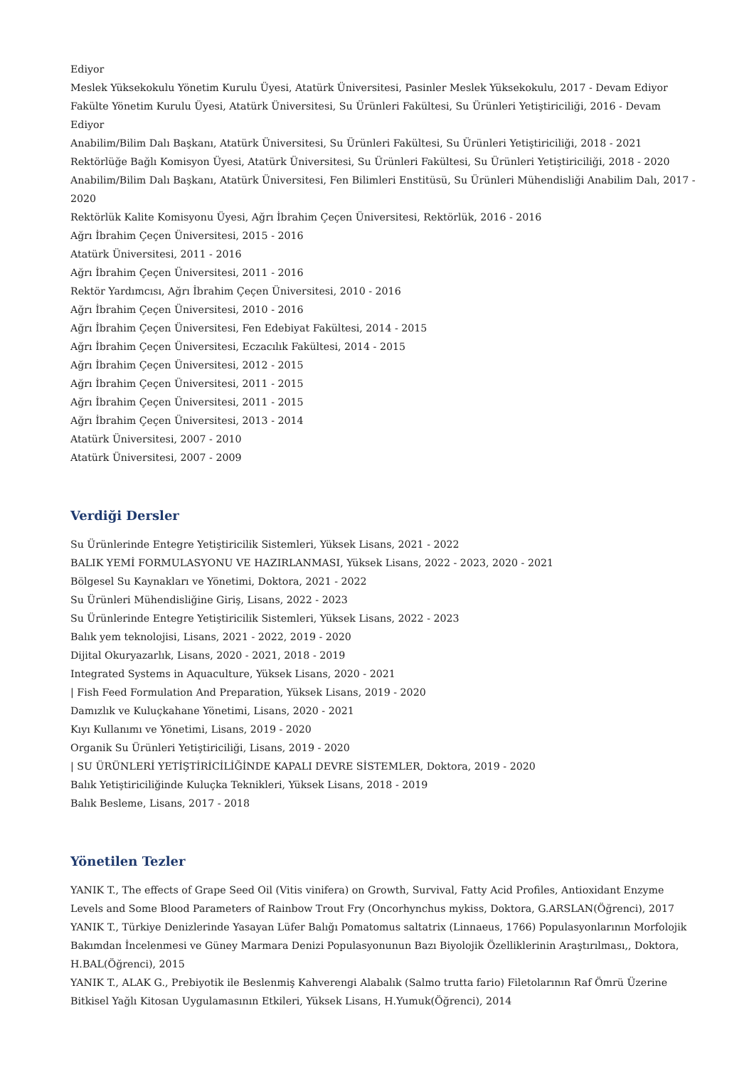Ediyor
Meslek Yüksekokulu Yönetim Kurulu Üyesi, Atatürk Üniversitesi, Pasinler Meslek Yüksekokulu, 2017 - Devam Ediyor
Fakülte Yönetim Kurulu Üyesi, Atatürk Üniversitesi, Su Ürünleri Fakültesi, Su Ürünleri Yetiştiriciliği, 2016 - Devam Ediyor
Anabilim/Bilim Dalı Başkanı, Atatürk Üniversitesi, Su Ürünleri Fakültesi, Su Ürünleri Yetiştiriciliği, 2018 - 2021
Rektörlüğe Bağlı Komisyon Üyesi, Atatürk Üniversitesi, Su Ürünleri Fakültesi, Su Ürünleri Yetiştiriciliği, 2018 - 2020
Anabilim/Bilim Dalı Başkanı, Atatürk Üniversitesi, Fen Bilimleri Enstitüsü, Su Ürünleri Mühendisliği Anabilim Dalı, 2017 - 2020
Rektörlük Kalite Komisyonu Üyesi, Ağrı İbrahim Çeçen Üniversitesi, Rektörlük, 2016 - 2016
Ağrı İbrahim Çeçen Üniversitesi, 2015 - 2016
Atatürk Üniversitesi, 2011 - 2016
Ağrı İbrahim Çeçen Üniversitesi, 2011 - 2016
Rektör Yardımcısı, Ağrı İbrahim Çeçen Üniversitesi, 2010 - 2016
Ağrı İbrahim Çeçen Üniversitesi, 2010 - 2016
Ağrı İbrahim Çeçen Üniversitesi, Fen Edebiyat Fakültesi, 2014 - 2015
Ağrı İbrahim Çeçen Üniversitesi, Eczacılık Fakültesi, 2014 - 2015
Ağrı İbrahim Çeçen Üniversitesi, 2012 - 2015
Ağrı İbrahim Çeçen Üniversitesi, 2011 - 2015
Ağrı İbrahim Çeçen Üniversitesi, 2011 - 2015
Ağrı İbrahim Çeçen Üniversitesi, 2013 - 2014
Atatürk Üniversitesi, 2007 - 2010
Atatürk Üniversitesi, 2007 - 2009
Verdiği Dersler
Su Ürünlerinde Entegre Yetiştiricilik Sistemleri, Yüksek Lisans, 2021 - 2022
BALIK YEMİ FORMULASYONU VE HAZIRLANMASI, Yüksek Lisans, 2022 - 2023, 2020 - 2021
Bölgesel Su Kaynakları ve Yönetimi, Doktora, 2021 - 2022
Su Ürünleri Mühendisliğine Giriş, Lisans, 2022 - 2023
Su Ürünlerinde Entegre Yetiştiricilik Sistemleri, Yüksek Lisans, 2022 - 2023
Balık yem teknolojisi, Lisans, 2021 - 2022, 2019 - 2020
Dijital Okuryazarlık, Lisans, 2020 - 2021, 2018 - 2019
Integrated Systems in Aquaculture, Yüksek Lisans, 2020 - 2021
| Fish Feed Formulation And Preparation, Yüksek Lisans, 2019 - 2020
Damızlık ve Kuluçkahane Yönetimi, Lisans, 2020 - 2021
Kıyı Kullanımı ve Yönetimi, Lisans, 2019 - 2020
Organik Su Ürünleri Yetiştiriciliği, Lisans, 2019 - 2020
| SU ÜRÜNLERİ YETİŞTİRİCİLİĞİNDE KAPALI DEVRE SİSTEMLER, Doktora, 2019 - 2020
Balık Yetiştiriciliğinde Kuluçka Teknikleri, Yüksek Lisans, 2018 - 2019
Balık Besleme, Lisans, 2017 - 2018
Yönetilen Tezler
YANIK T., The effects of Grape Seed Oil (Vitis vinifera) on Growth, Survival, Fatty Acid Profiles, Antioxidant Enzyme Levels and Some Blood Parameters of Rainbow Trout Fry (Oncorhynchus mykiss, Doktora, G.ARSLAN(Öğrenci), 2017
YANIK T., Türkiye Denizlerinde Yasayan Lüfer Balığı Pomatomus saltatrix (Linnaeus, 1766) Populasyonlarının Morfolojik Bakımdan İncelenmesi ve Güney Marmara Denizi Populasyonunun Bazı Biyolojik Özelliklerinin Araştırılması,, Doktora, H.BAL(Öğrenci), 2015
YANIK T., ALAK G., Prebiyotik ile Beslenmiş Kahverengi Alabalık (Salmo trutta fario) Filetolarının Raf Ömrü Üzerine Bitkisel Yağlı Kitosan Uygulamasının Etkileri, Yüksek Lisans, H.Yumuk(Öğrenci), 2014